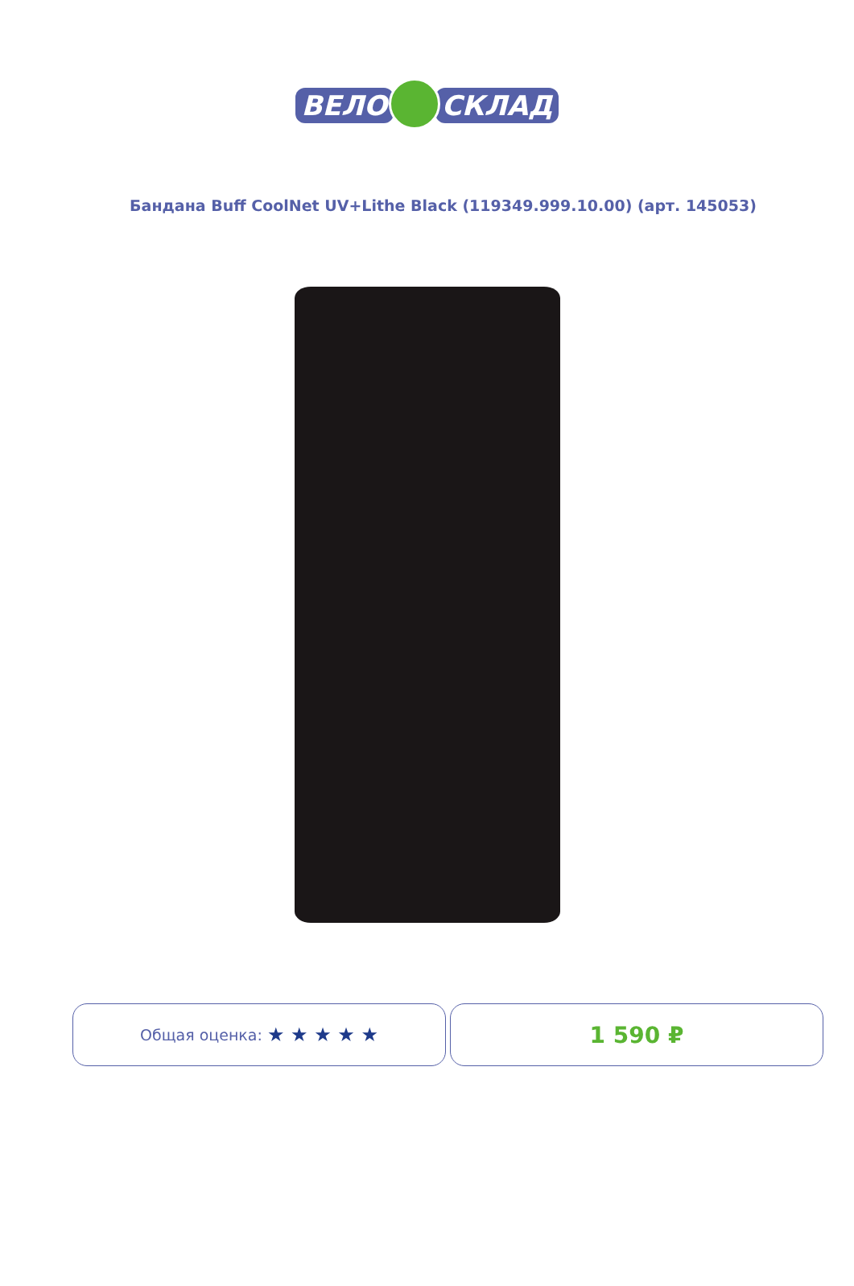ВЕЛО СКЛАД
Бандана Buff CoolNet UV+Lithe Black (119349.999.10.00) (арт. 145053)
Общая оценка: ★ ★ ★ ★ ★
1 590 ₽